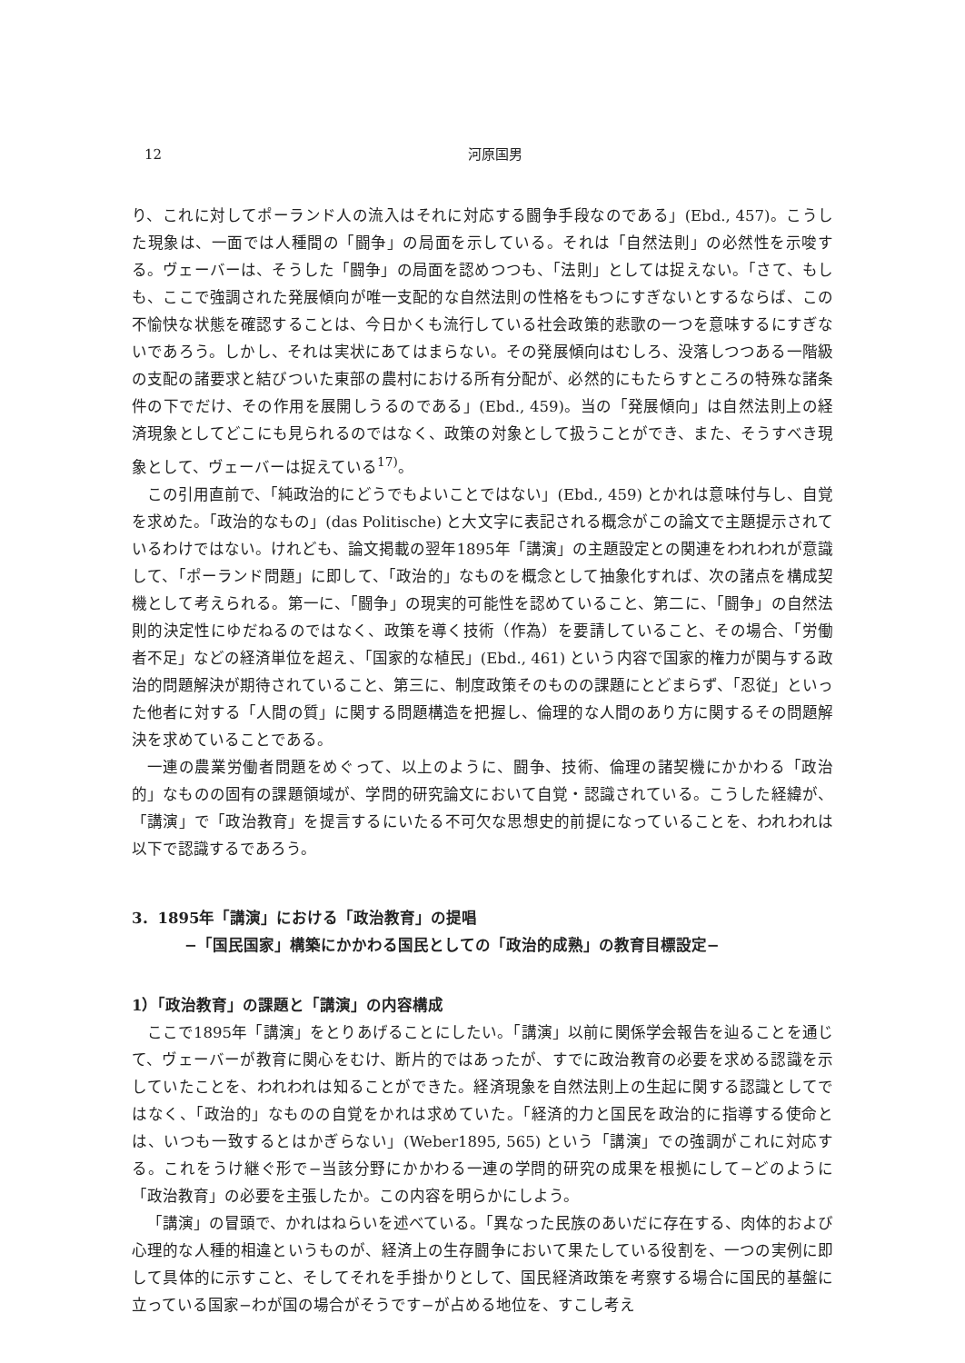12 河原国男
り、これに対してポーランド人の流入はそれに対応する闘争手段なのである」(Ebd., 457)。こうした現象は、一面では人種間の「闘争」の局面を示している。それは「自然法則」の必然性を示唆する。ヴェーバーは、そうした「闘争」の局面を認めつつも、「法則」としては捉えない。「さて、もしも、ここで強調された発展傾向が唯一支配的な自然法則の性格をもつにすぎないとするならば、この不愉快な状態を確認することは、今日かくも流行している社会政策的悲歌の一つを意味するにすぎないであろう。しかし、それは実状にあてはまらない。その発展傾向はむしろ、没落しつつある一階級の支配の諸要求と結びついた東部の農村における所有分配が、必然的にもたらすところの特殊な諸条件の下でだけ、その作用を展開しうるのである」(Ebd., 459)。当の「発展傾向」は自然法則上の経済現象としてどこにも見られるのではなく、政策の対象として扱うことができ、また、そうすべき現象として、ヴェーバーは捉えている<sup>17)</sup>。
この引用直前で、「純政治的にどうでもよいことではない」(Ebd., 459) とかれは意味付与し、自覚を求めた。「政治的なもの」(das Politische) と大文字に表記される概念がこの論文で主題提示されているわけではない。けれども、論文掲載の翌年1895年「講演」の主題設定との関連をわれわれが意識して、「ポーランド問題」に即して、「政治的」なものを概念として抽象化すれば、次の諸点を構成契機として考えられる。第一に、「闘争」の現実的可能性を認めていること、第二に、「闘争」の自然法則的決定性にゆだねるのではなく、政策を導く技術（作為）を要請していること、その場合、「労働者不足」などの経済単位を超え、「国家的な植民」(Ebd., 461) という内容で国家的権力が関与する政治的問題解決が期待されていること、第三に、制度政策そのものの課題にとどまらず、「忍従」といった他者に対する「人間の質」に関する問題構造を把握し、倫理的な人間のあり方に関するその問題解決を求めていることである。
一連の農業労働者問題をめぐって、以上のように、闘争、技術、倫理の諸契機にかかわる「政治的」なものの固有の課題領域が、学問的研究論文において自覚・認識されている。こうした経緯が、「講演」で「政治教育」を提言するにいたる不可欠な思想史的前提になっていることを、われわれは以下で認識するであろう。
3．1895年「講演」における「政治教育」の提唱
−「国民国家」構築にかかわる国民としての「政治的成熟」の教育目標設定−
1）「政治教育」の課題と「講演」の内容構成
ここで1895年「講演」をとりあげることにしたい。「講演」以前に関係学会報告を辿ることを通じて、ヴェーバーが教育に関心をむけ、断片的ではあったが、すでに政治教育の必要を求める認識を示していたことを、われわれは知ることができた。経済現象を自然法則上の生起に関する認識としてではなく、「政治的」なものの自覚をかれは求めていた。「経済的力と国民を政治的に指導する使命とは、いつも一致するとはかぎらない」(Weber1895, 565) という「講演」での強調がこれに対応する。これをうけ継ぐ形で−当該分野にかかわる一連の学問的研究の成果を根拠にして−どのように「政治教育」の必要を主張したか。この内容を明らかにしよう。
「講演」の冒頭で、かれはねらいを述べている。「異なった民族のあいだに存在する、肉体的および心理的な人種的相違というものが、経済上の生存闘争において果たしている役割を、一つの実例に即して具体的に示すこと、そしてそれを手掛かりとして、国民経済政策を考察する場合に国民的基盤に立っている国家−わが国の場合がそうです−が占める地位を、すこし考え